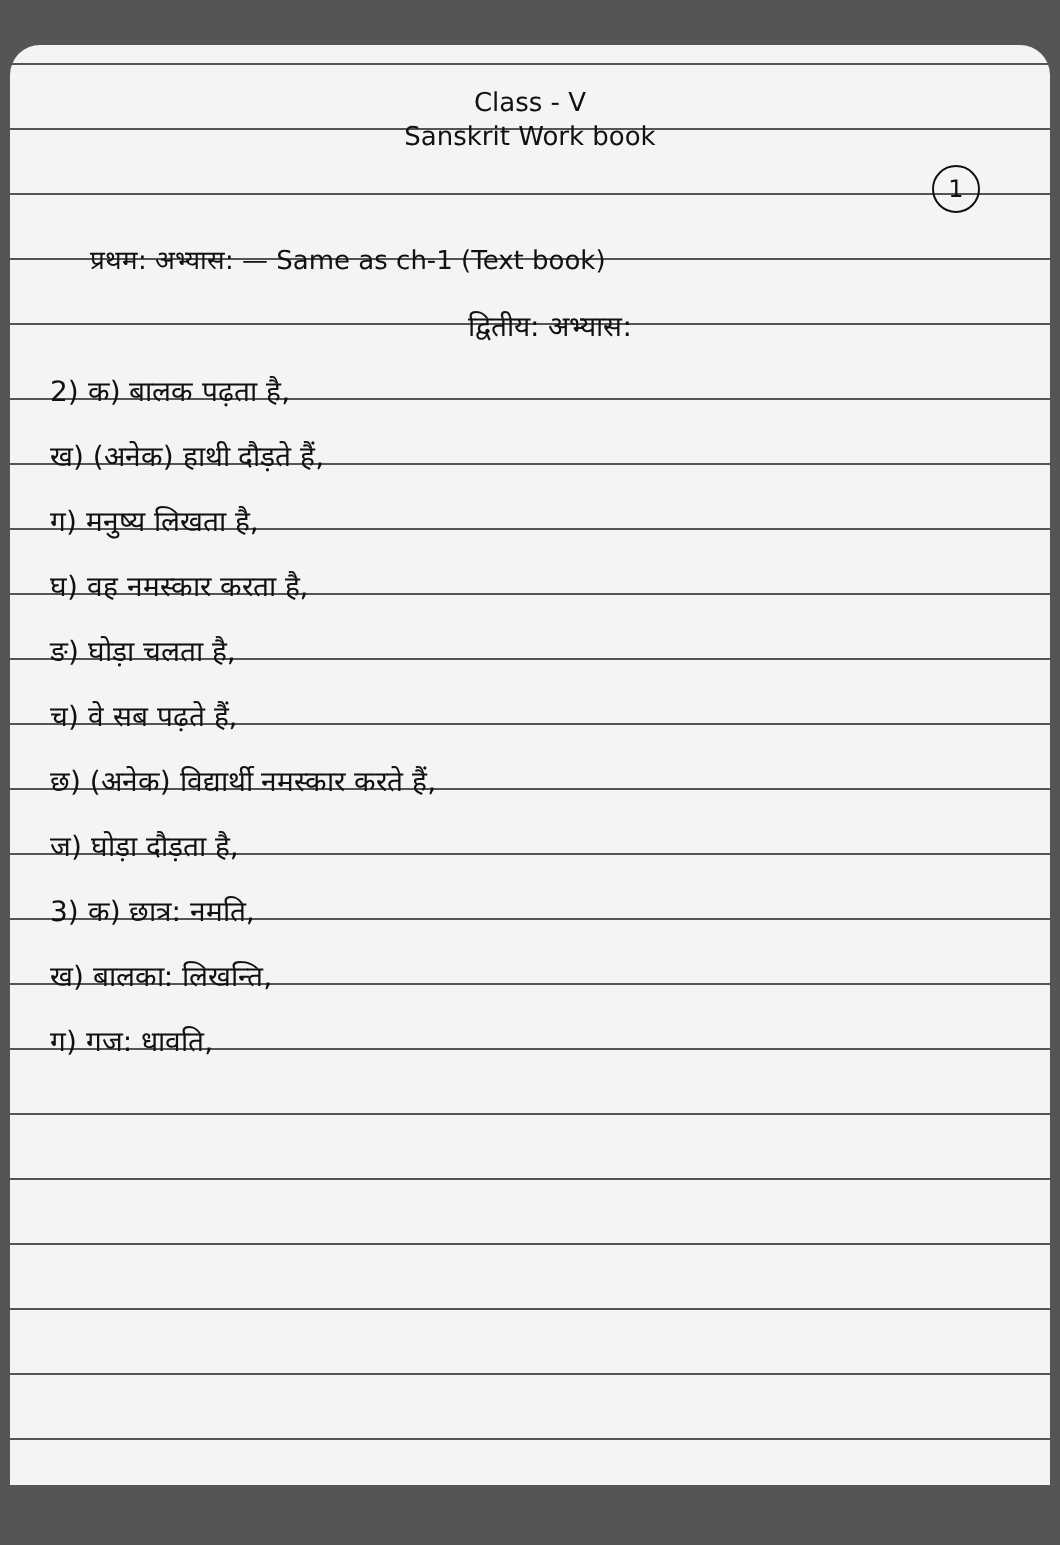Class - V
Sanskrit Work book
1
प्रथम: अभ्यास: — Same as ch-1 (Text book)
द्वितीय: अभ्यास:
2) क) बालक पढ़ता है,
ख) (अनेक) हाथी दौड़ते हैं,
ग) मनुष्य लिखता है,
घ) वह नमस्कार करता है,
ङ) घोड़ा चलता है,
च) वे सब पढ़ते हैं,
छ) (अनेक) विद्यार्थी नमस्कार करते हैं,
ज) घोड़ा दौड़ता है,
3) क) छात्र: नमति,
ख) बालका: लिखन्ति,
ग) गज: धावति,